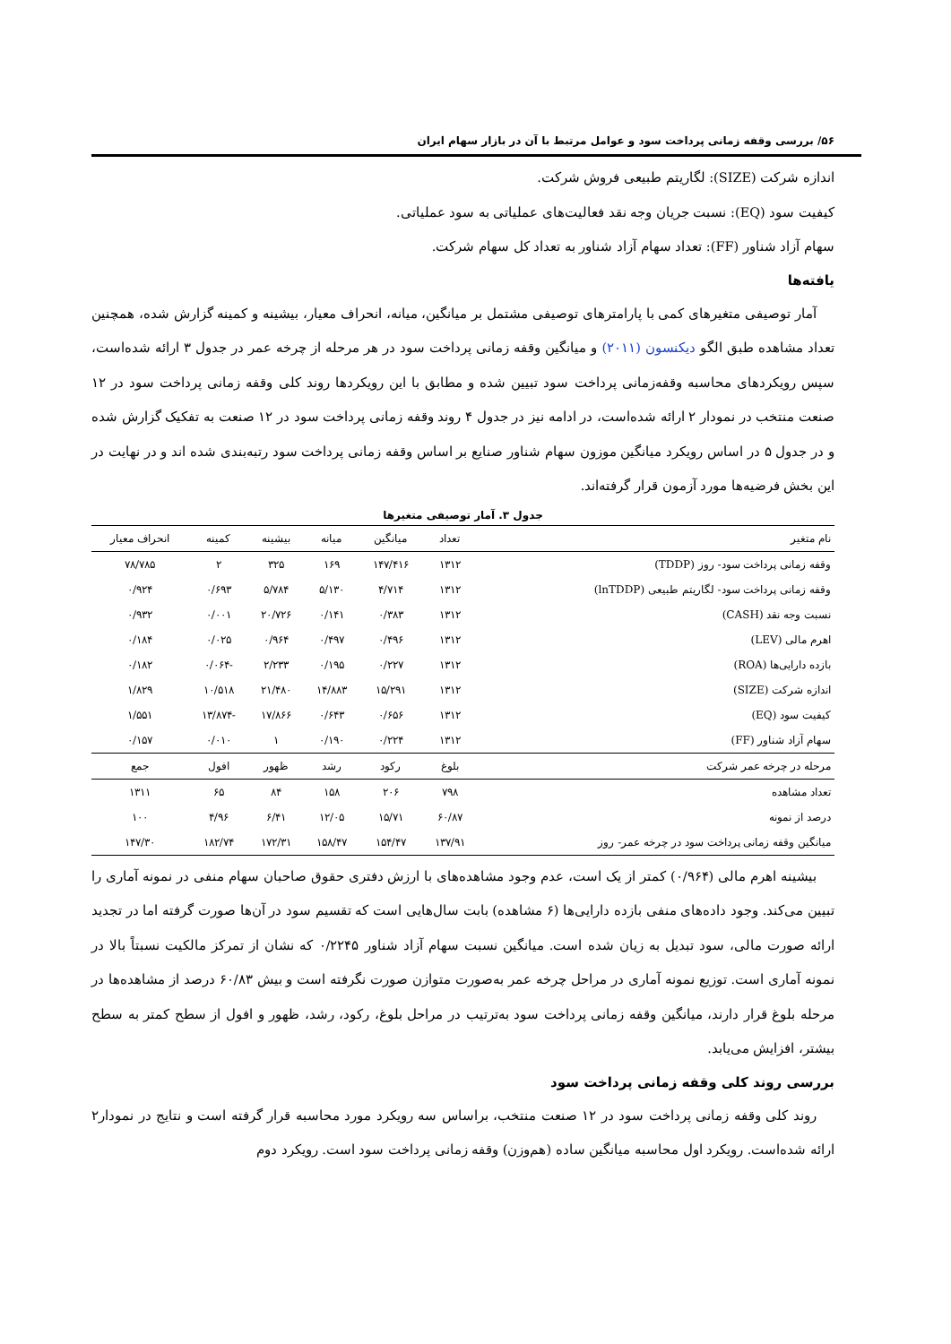۵۶/ بررسی وقفه زمانی پرداخت سود و عوامل مرتبط با آن در بازار سهام ایران
اندازه شرکت (SIZE): لگاریتم طبیعی فروش شرکت.
کیفیت سود (EQ): نسبت جریان وجه نقد فعالیت‌های عملیاتی به سود عملیاتی.
سهام آزاد شناور (FF): تعداد سهام آزاد شناور به تعداد کل سهام شرکت.
یافته‌ها
آمار توصیفی متغیرهای کمی با پارامترهای توصیفی مشتمل بر میانگین، میانه، انحراف معیار، بیشینه و کمینه گزارش شده، همچنین تعداد مشاهده طبق الگو دیکنسون (۲۰۱۱) و میانگین وقفه زمانی پرداخت سود در هر مرحله از چرخه عمر در جدول ۳ ارائه شده‌است، سپس رویکردهای محاسبه وقفه‌زمانی پرداخت سود تبیین شده و مطابق با این رویکردها روند کلی وقفه زمانی پرداخت سود در ۱۲ صنعت منتخب در نمودار ۲ ارائه شده‌است، در ادامه نیز در جدول ۴ روند وقفه زمانی پرداخت سود در ۱۲ صنعت به تفکیک گزارش شده و در جدول ۵ در اساس رویکرد میانگین موزون سهام شناور صنایع بر اساس وقفه زمانی پرداخت سود رتبه‌بندی شده اند و در نهایت در این بخش فرضیه‌ها مورد آزمون قرار گرفته‌اند.
جدول ۳. آمار توصیفی متغیرها
| نام متغیر | تعداد | میانگین | میانه | بیشینه | کمینه | انحراف معیار |
| --- | --- | --- | --- | --- | --- | --- |
| وقفه زمانی پرداخت سود- روز (TDDP) | ۱۳۱۲ | ۱۴۷/۴۱۶ | ۱۶۹ | ۳۲۵ | ۲ | ۷۸/۷۸۵ |
| وقفه زمانی پرداخت سود- لگاریتم طبیعی (lnTDDP) | ۱۳۱۲ | ۴/۷۱۴ | ۵/۱۳۰ | ۵/۷۸۴ | ۰/۶۹۳ | ۰/۹۲۴ |
| نسبت وجه نقد (CASH) | ۱۳۱۲ | ۰/۳۸۳ | ۰/۱۴۱ | ۲۰/۷۲۶ | ۰/۰۰۱ | ۰/۹۳۲ |
| اهرم مالی (LEV) | ۱۳۱۲ | ۰/۴۹۶ | ۰/۴۹۷ | ۰/۹۶۴ | ۰/۰۲۵ | ۰/۱۸۴ |
| بازده دارایی‌ها (ROA) | ۱۳۱۲ | ۰/۲۲۷ | ۰/۱۹۵ | ۲/۲۳۳ | -۰/۰۶۴ | ۰/۱۸۲ |
| اندازه شرکت (SIZE) | ۱۳۱۲ | ۱۵/۲۹۱ | ۱۴/۸۸۳ | ۲۱/۴۸۰ | ۱۰/۵۱۸ | ۱/۸۲۹ |
| کیفیت سود (EQ) | ۱۳۱۲ | ۰/۶۵۶ | ۰/۶۴۳ | ۱۷/۸۶۶ | -۱۳/۸۷۴ | ۱/۵۵۱ |
| سهام آزاد شناور (FF) | ۱۳۱۲ | ۰/۲۲۴ | ۰/۱۹۰ | ۱ | ۰/۰۱۰ | ۰/۱۵۷ |
| مرحله در چرخه عمر شرکت | بلوغ | رکود | رشد | ظهور | افول | جمع |
| تعداد مشاهده | ۷۹۸ | ۲۰۶ | ۱۵۸ | ۸۴ | ۶۵ | ۱۳۱۱ |
| درصد از نمونه | ۶۰/۸۷ | ۱۵/۷۱ | ۱۲/۰۵ | ۶/۴۱ | ۴/۹۶ | ۱۰۰ |
| میانگین وقفه زمانی پرداخت سود در چرخه عمر- روز | ۱۳۷/۹۱ | ۱۵۴/۴۷ | ۱۵۸/۴۷ | ۱۷۲/۳۱ | ۱۸۲/۷۴ | ۱۴۷/۳۰ |
بیشینه اهرم مالی (۰/۹۶۴) کمتر از یک است، عدم وجود مشاهده‌های با ارزش دفتری حقوق صاحبان سهام منفی در نمونه آماری را تبیین می‌کند. وجود داده‌های منفی بازده دارایی‌ها (۶ مشاهده) بابت سال‌هایی است که تقسیم سود در آن‌ها صورت گرفته اما در تجدید ارائه صورت مالی، سود تبدیل به زیان شده است. میانگین نسبت سهام آزاد شناور ۰/۲۲۴۵ که نشان از تمرکز مالکیت نسبتاً بالا در نمونه آماری است. توزیع نمونه آماری در مراحل چرخه عمر به‌صورت متوازن صورت نگرفته است و بیش ۶۰/۸۳ درصد از مشاهده‌ها در مرحله بلوغ قرار دارند، میانگین وقفه زمانی پرداخت سود به‌ترتیب در مراحل بلوغ، رکود، رشد، ظهور و افول از سطح کمتر به سطح بیشتر، افزایش می‌یابد.
بررسی روند کلی وقفه زمانی پرداخت سود
روند کلی وقفه زمانی پرداخت سود در ۱۲ صنعت منتخب، براساس سه رویکرد مورد محاسبه قرار گرفته است و نتایج در نمودار۲ ارائه شده‌است. رویکرد اول محاسبه میانگین ساده (هم‌وزن) وقفه زمانی پرداخت سود است. رویکرد دوم